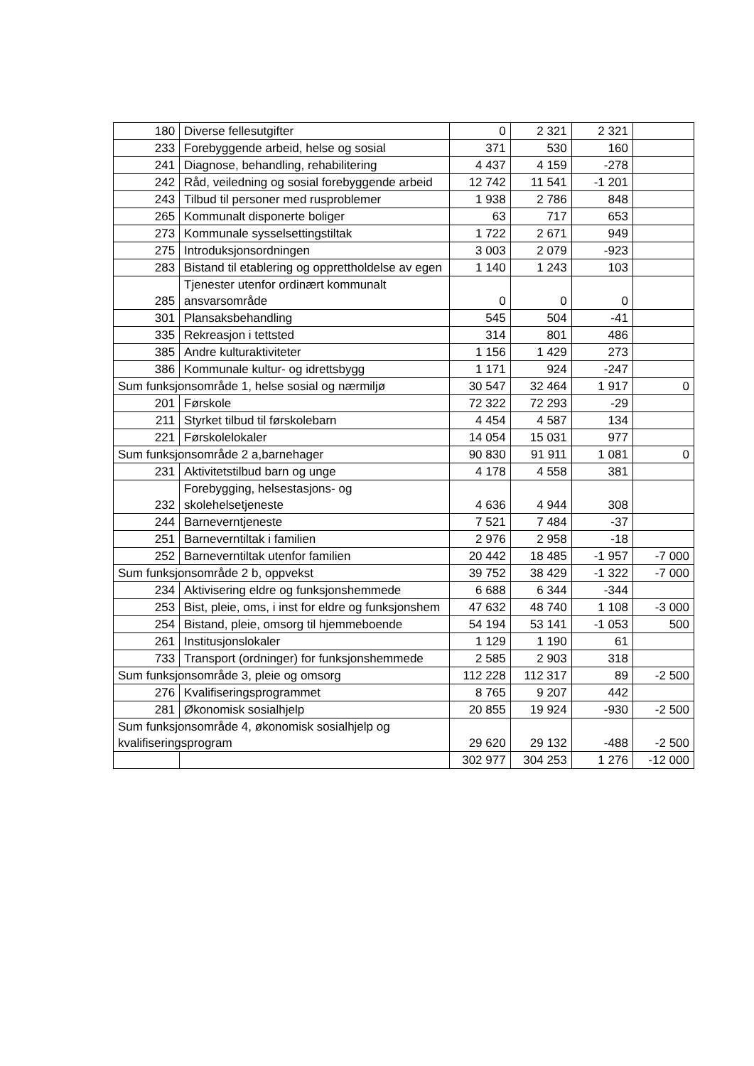| 180 | Diverse fellesutgifter | 0 | 2 321 | 2 321 | |
| 233 | Forebyggende arbeid, helse og sosial | 371 | 530 | 160 | |
| 241 | Diagnose, behandling, rehabilitering | 4 437 | 4 159 | -278 | |
| 242 | Råd, veiledning og sosial forebyggende arbeid | 12 742 | 11 541 | -1 201 | |
| 243 | Tilbud til personer med rusproblemer | 1 938 | 2 786 | 848 | |
| 265 | Kommunalt disponerte boliger | 63 | 717 | 653 | |
| 273 | Kommunale sysselsettingstiltak | 1 722 | 2 671 | 949 | |
| 275 | Introduksjonsordningen | 3 003 | 2 079 | -923 | |
| 283 | Bistand til etablering og opprettholdelse av egen | 1 140 | 1 243 | 103 | |
| 285 | Tjenester utenfor ordinært kommunalt ansvarsområde | 0 | 0 | 0 | |
| 301 | Plansaksbehandling | 545 | 504 | -41 | |
| 335 | Rekreasjon i tettsted | 314 | 801 | 486 | |
| 385 | Andre kulturaktiviteter | 1 156 | 1 429 | 273 | |
| 386 | Kommunale kultur- og idrettsbygg | 1 171 | 924 | -247 | |
| Sum funksjonsområde 1, helse sosial og nærmiljø | | 30 547 | 32 464 | 1 917 | 0 |
| 201 | Førskole | 72 322 | 72 293 | -29 | |
| 211 | Styrket tilbud til førskolebarn | 4 454 | 4 587 | 134 | |
| 221 | Førskolelokaler | 14 054 | 15 031 | 977 | |
| Sum funksjonsområde 2 a,barnehager | | 90 830 | 91 911 | 1 081 | 0 |
| 231 | Aktivitetstilbud barn og unge | 4 178 | 4 558 | 381 | |
| 232 | Forebygging, helsestasjons- og skolehelsetjeneste | 4 636 | 4 944 | 308 | |
| 244 | Barneverntjeneste | 7 521 | 7 484 | -37 | |
| 251 | Barneverntiltak i familien | 2 976 | 2 958 | -18 | |
| 252 | Barneverntiltak utenfor familien | 20 442 | 18 485 | -1 957 | -7 000 |
| Sum funksjonsområde 2 b, oppvekst | | 39 752 | 38 429 | -1 322 | -7 000 |
| 234 | Aktivisering eldre og funksjonshemmede | 6 688 | 6 344 | -344 | |
| 253 | Bist, pleie, oms, i inst for eldre og funksjonshem | 47 632 | 48 740 | 1 108 | -3 000 |
| 254 | Bistand, pleie, omsorg til hjemmeboende | 54 194 | 53 141 | -1 053 | 500 |
| 261 | Institusjonslokaler | 1 129 | 1 190 | 61 | |
| 733 | Transport (ordninger) for funksjonshemmede | 2 585 | 2 903 | 318 | |
| Sum funksjonsområde 3, pleie og omsorg | | 112 228 | 112 317 | 89 | -2 500 |
| 276 | Kvalifiseringsprogrammet | 8 765 | 9 207 | 442 | |
| 281 | Økonomisk sosialhjelp | 20 855 | 19 924 | -930 | -2 500 |
| Sum funksjonsområde 4, økonomisk sosialhjelp og kvalifiseringsprogram | | 29 620 | 29 132 | -488 | -2 500 |
| | | 302 977 | 304 253 | 1 276 | -12 000 |